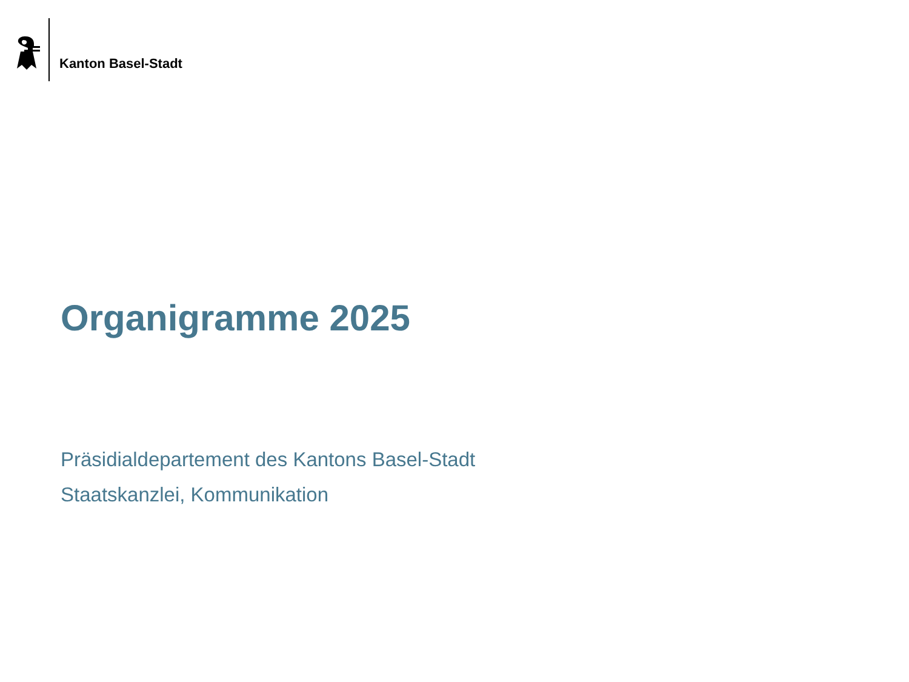Kanton Basel-Stadt
Organigramme 2025
Präsidialdepartement des Kantons Basel-Stadt
Staatskanzlei, Kommunikation